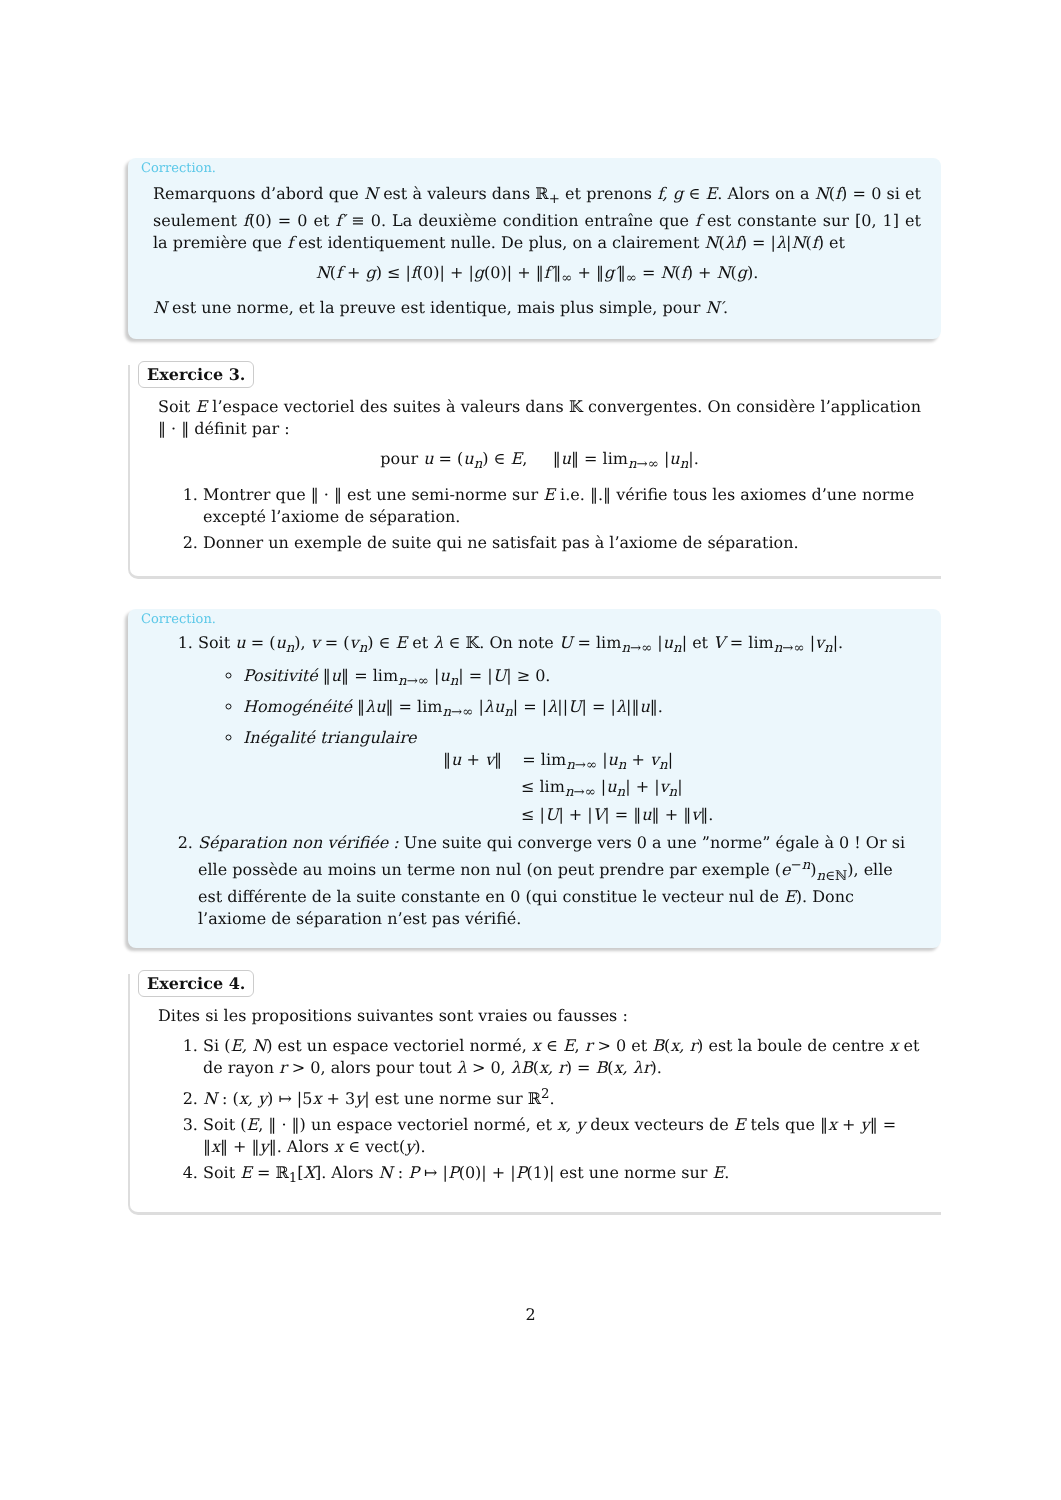Correction.
Remarquons d’abord que N est à valeurs dans ℝ<sub>+</sub> et prenons f, g ∈ E. Alors on a N(f) = 0 si et seulement f(0) = 0 et f′ ≡ 0. La deuxième condition entraîne que f est constante sur [0, 1] et la première que f est identiquement nulle. De plus, on a clairement N(λf) = |λ|N(f) et
N(f + g) ≤ |f(0)| + |g(0)| + ‖f′‖<sub>∞</sub> + ‖g′‖<sub>∞</sub> = N(f) + N(g).
N est une norme, et la preuve est identique, mais plus simple, pour N′.
Exercice 3.
Soit E l’espace vectoriel des suites à valeurs dans 𝕂 convergentes. On considère l’application ‖ · ‖ définit par :
pour u = (u<sub>n</sub>) ∈ E, ‖u‖ = lim<sub>n→∞</sub> |u<sub>n</sub>|.
1. Montrer que ‖ · ‖ est une semi-norme sur E i.e. ‖.‖ vérifie tous les axiomes d’une norme excepté l’axiome de séparation.
2. Donner un exemple de suite qui ne satisfait pas à l’axiome de séparation.
Correction.
1. Soit u = (u<sub>n</sub>), v = (v<sub>n</sub>) ∈ E et λ ∈ 𝕂. On note U = lim<sub>n→∞</sub> |u<sub>n</sub>| et V = lim<sub>n→∞</sub> |v<sub>n</sub>|.
Positivité ‖u‖ = lim<sub>n→∞</sub> |u<sub>n</sub>| = |U| ≥ 0.
Homogénéité ‖λu‖ = lim<sub>n→∞</sub> |λu<sub>n</sub>| = |λ||U| = |λ|‖u‖.
Inégalité triangulaire
‖u + v‖ = lim<sub>n→∞</sub> |u<sub>n</sub> + v<sub>n</sub>|
≤ lim<sub>n→∞</sub> |u<sub>n</sub>| + |v<sub>n</sub>|
≤ |U| + |V| = ‖u‖ + ‖v‖.
2. Séparation non vérifiée : Une suite qui converge vers 0 a une ”norme” égale à 0 ! Or si elle possède au moins un terme non nul (on peut prendre par exemple (e<sup>−n</sup>)<sub>n∈ℕ</sub>), elle est différente de la suite constante en 0 (qui constitue le vecteur nul de E). Donc l’axiome de séparation n’est pas vérifié.
Exercice 4.
Dites si les propositions suivantes sont vraies ou fausses :
1. Si (E, N) est un espace vectoriel normé, x ∈ E, r > 0 et B(x, r) est la boule de centre x et de rayon r > 0, alors pour tout λ > 0, λB(x, r) = B(x, λr).
2. N : (x, y) ↦ |5x + 3y| est une norme sur ℝ<sup>2</sup>.
3. Soit (E, ‖ · ‖) un espace vectoriel normé, et x, y deux vecteurs de E tels que ‖x + y‖ = ‖x‖ + ‖y‖. Alors x ∈ vect(y).
4. Soit E = ℝ<sub>1</sub>[X]. Alors N : P ↦ |P(0)| + |P(1)| est une norme sur E.
2